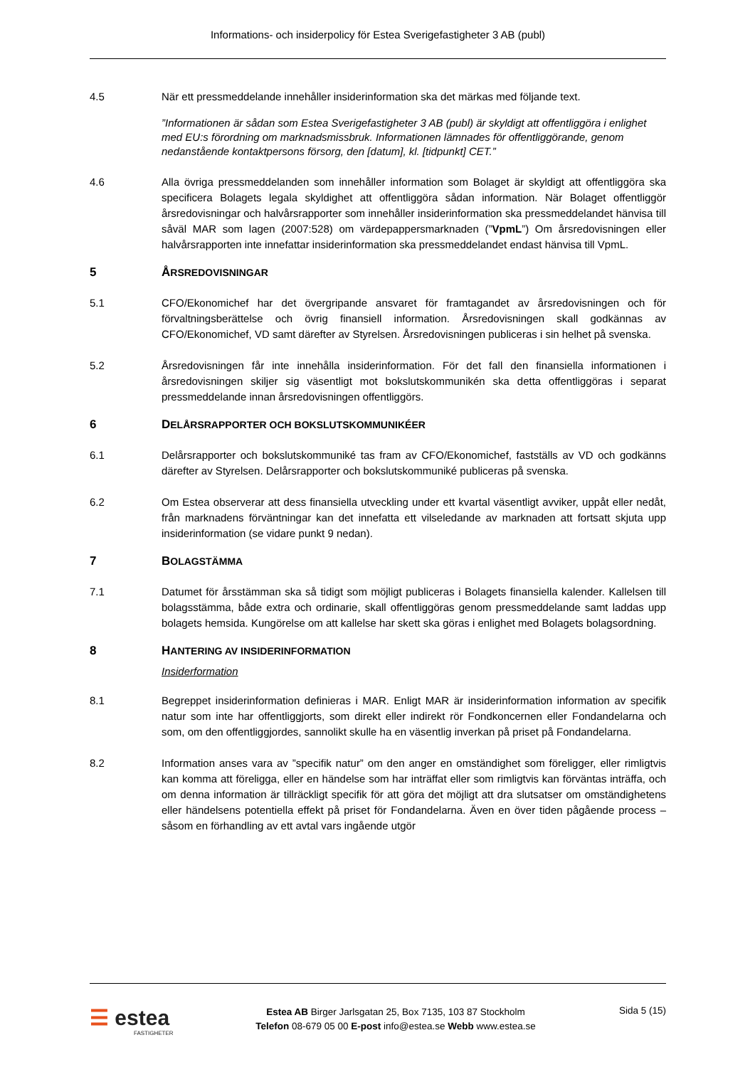Informations- och insiderpolicy för Estea Sverigefastigheter 3 AB (publ)
4.5 När ett pressmeddelande innehåller insiderinformation ska det märkas med följande text.
”Informationen är sådan som Estea Sverigefastigheter 3 AB (publ) är skyldigt att offentliggöra i enlighet med EU:s förordning om marknadsmissbruk. Informationen lämnades för offentliggörande, genom nedanstående kontaktpersons försorg, den [datum], kl. [tidpunkt] CET.”
4.6 Alla övriga pressmeddelanden som innehåller information som Bolaget är skyldigt att offentliggöra ska specificera Bolagets legala skyldighet att offentliggöra sådan information. När Bolaget offentliggör årsredovisningar och halvårsrapporter som innehåller insiderinformation ska pressmeddelandet hänvisa till såväl MAR som lagen (2007:528) om värdepappersmarknaden (”VpmL”) Om årsredovisningen eller halvårsrapporten inte innefattar insiderinformation ska pressmeddelandet endast hänvisa till VpmL.
5 ÅRSREDOVISNINGAR
5.1 CFO/Ekonomichef har det övergripande ansvaret för framtagandet av årsredovisningen och för förvaltningsberättelse och övrig finansiell information. Årsredovisningen skall godkännas av CFO/Ekonomichef, VD samt därefter av Styrelsen. Årsredovisningen publiceras i sin helhet på svenska.
5.2 Årsredovisningen får inte innehålla insiderinformation. För det fall den finansiella informationen i årsredovisningen skiljer sig väsentligt mot bokslutskommunikén ska detta offentliggöras i separat pressmeddelande innan årsredovisningen offentliggörs.
6 DELÅRSRAPPORTER OCH BOKSLUTSKOMMUNIKÉER
6.1 Delårsrapporter och bokslutskommuniké tas fram av CFO/Ekonomichef, fastställs av VD och godkänns därefter av Styrelsen. Delårsrapporter och bokslutskommuniké publiceras på svenska.
6.2 Om Estea observerar att dess finansiella utveckling under ett kvartal väsentligt avviker, uppåt eller nedåt, från marknadens förväntningar kan det innefatta ett vilseledande av marknaden att fortsatt skjuta upp insiderinformation (se vidare punkt 9 nedan).
7 BOLAGSTÄMMA
7.1 Datumet för årsstämman ska så tidigt som möjligt publiceras i Bolagets finansiella kalender. Kallelsen till bolagsstämma, både extra och ordinarie, skall offentliggöras genom pressmeddelande samt laddas upp bolagets hemsida. Kungörelse om att kallelse har skett ska göras i enlighet med Bolagets bolagsordning.
8 HANTERING AV INSIDERINFORMATION
Insiderformation
8.1 Begreppet insiderinformation definieras i MAR. Enligt MAR är insiderinformation information av specifik natur som inte har offentliggjorts, som direkt eller indirekt rör Fondkoncernen eller Fondandelarna och som, om den offentliggjordes, sannolikt skulle ha en väsentlig inverkan på priset på Fondandelarna.
8.2 Information anses vara av ”specifik natur” om den anger en omständighet som föreligger, eller rimligtvis kan komma att föreligga, eller en händelse som har inträffat eller som rimligtvis kan förväntas inträffa, och om denna information är tillräckligt specifik för att göra det möjligt att dra slutsatser om omständighetens eller händelsens potentiella effekt på priset för Fondandelarna. Även en över tiden pågående process – såsom en förhandling av ett avtal vars ingående utgör
☰ estea
FASTIGHETER
Estea AB Birger Jarlsgatan 25, Box 7135, 103 87 Stockholm
Telefon 08-679 05 00 E-post info@estea.se Webb www.estea.se
Sida 5 (15)